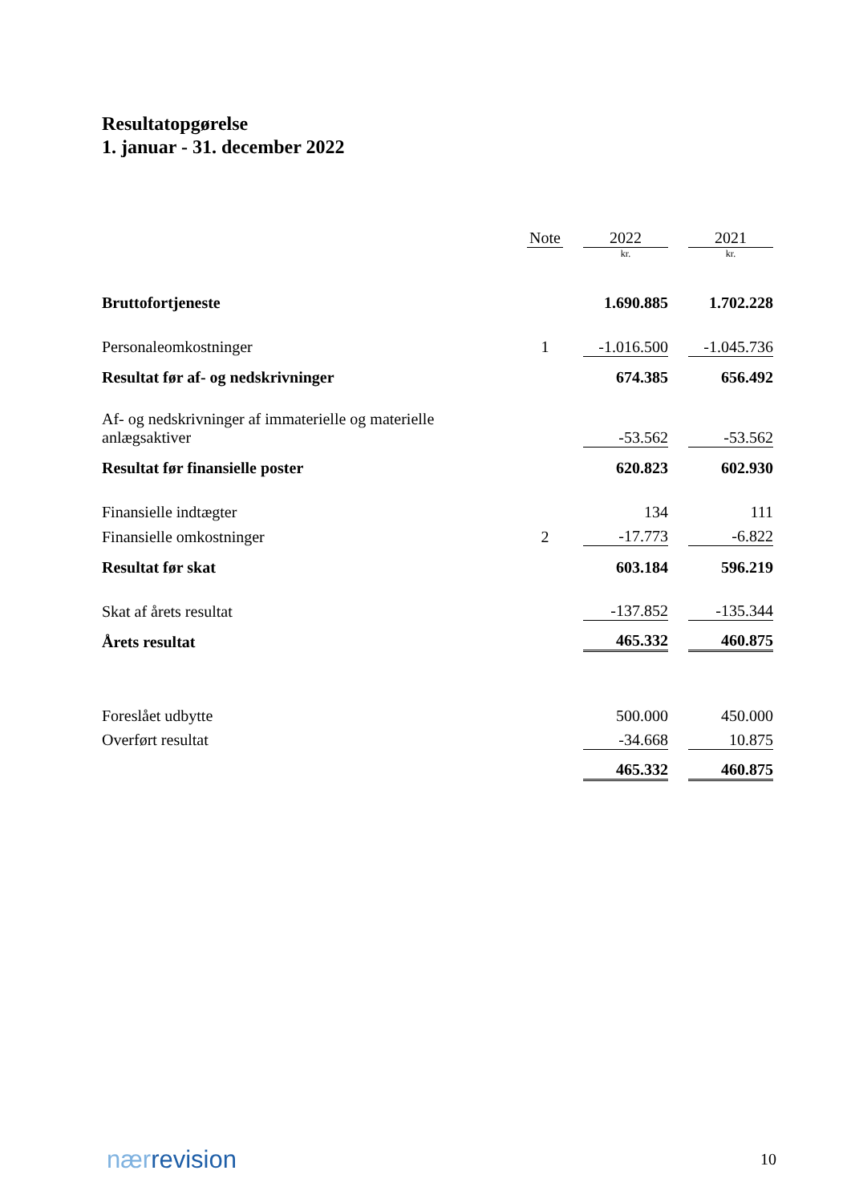Resultatopgørelse
1. januar - 31. december 2022
| | Note | | 2022 | | 2021 |
| | | | kr. | | kr. |
| Bruttofortjeneste | | | 1.690.885 | | 1.702.228 |
| Personaleomkostninger | 1 | | -1.016.500 | | -1.045.736 |
| Resultat før af- og nedskrivninger | | | 674.385 | | 656.492 |
| Af- og nedskrivninger af immaterielle og materielle anlægsaktiver | | | -53.562 | | -53.562 |
| Resultat før finansielle poster | | | 620.823 | | 602.930 |
| Finansielle indtægter | | | 134 | | 111 |
| Finansielle omkostninger | 2 | | -17.773 | | -6.822 |
| Resultat før skat | | | 603.184 | | 596.219 |
| Skat af årets resultat | | | -137.852 | | -135.344 |
| Årets resultat | | | 465.332 | | 460.875 |
| Foreslået udbytte | | | 500.000 | | 450.000 |
| Overført resultat | | | -34.668 | | 10.875 |
| | | | 465.332 | | 460.875 |
nær revision 10